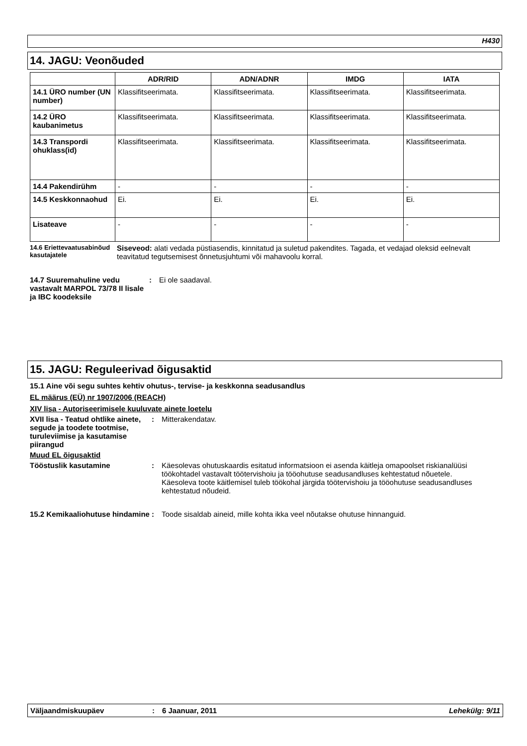H430
14. JAGU: Veonõuded
| | ADR/RID | ADN/ADNR | IMDG | IATA |
| --- | --- | --- | --- | --- |
| 14.1 ÜRO number (UN number) | Klassifitseerimata. | Klassifitseerimata. | Klassifitseerimata. | Klassifitseerimata. |
| 14.2 ÜRO kaubanimetus | Klassifitseerimata. | Klassifitseerimata. | Klassifitseerimata. | Klassifitseerimata. |
| 14.3 Transpordi ohuklass(id) | Klassifitseerimata. | Klassifitseerimata. | Klassifitseerimata. | Klassifitseerimata. |
| 14.4 Pakendirühm | - | - | - | - |
| 14.5 Keskkonnaohud | Ei. | Ei. | Ei. | Ei. |
| Lisateave | - | - | - | - |
14.6 Eriettevaatusabinõud kasutajatele
Siseveod: alati vedada püstiasendis, kinnitatud ja suletud pakendites. Tagada, et vedajad oleksid eelnevalt teavitatud tegutsemisest õnnetusjuhtumi või mahavoolu korral.
14.7 Suuremahuline vedu vastavalt MARPOL 73/78 II lisale ja IBC koodeksile
: Ei ole saadaval.
15. JAGU: Reguleerivad õigusaktid
15.1 Aine või segu suhtes kehtiv ohutus-, tervise- ja keskkonna seadusandlus
EL määrus (EÜ) nr 1907/2006 (REACH)
XIV lisa - Autoriseerimisele kuuluvate ainete loetelu
XVII lisa - Teatud ohtlike ainete, segude ja toodete tootmise, turuleviimise ja kasutamise piirangud
: Mitterakendatav.
Muud EL õigusaktid
Tööstuslik kasutamine : Käesolevas ohutuskaardis esitatud informatsioon ei asenda käitleja omapoolset riskianalüüsi töökohtadel vastavalt töötervishoiu ja tööohutuse seadusandluses kehtestatud nõuetele. Käesoleva toote käitlemisel tuleb töökohal järgida töötervishoiu ja tööohutuse seadusandluses kehtestatud nõudeid.
15.2 Kemikaaliohutuse hindamine
: Toode sisaldab aineid, mille kohta ikka veel nõutakse ohutuse hinnanguid.
Väljaandmiskuupäev : 6 Jaanuar, 2011 Lehekülg: 9/11